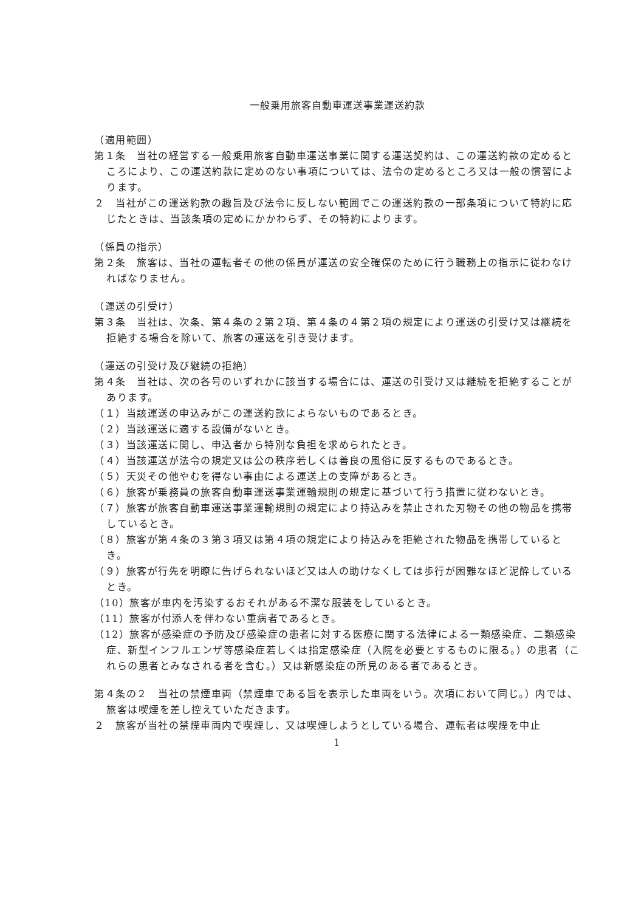一般乗用旅客自動車運送事業運送約款
（適用範囲）
第１条　当社の経営する一般乗用旅客自動車運送事業に関する運送契約は、この運送約款の定めるところにより、この運送約款に定めのない事項については、法令の定めるところ又は一般の慣習によります。
２　当社がこの運送約款の趣旨及び法令に反しない範囲でこの運送約款の一部条項について特約に応じたときは、当該条項の定めにかかわらず、その特約によります。
（係員の指示）
第２条　旅客は、当社の運転者その他の係員が運送の安全確保のために行う職務上の指示に従わなければなりません。
（運送の引受け）
第３条　当社は、次条、第４条の２第２項、第４条の４第２項の規定により運送の引受け又は継続を拒絶する場合を除いて、旅客の運送を引き受けます。
（運送の引受け及び継続の拒絶）
第４条　当社は、次の各号のいずれかに該当する場合には、運送の引受け又は継続を拒絶することがあります。
（１）当該運送の申込みがこの運送約款によらないものであるとき。
（２）当該運送に適する設備がないとき。
（３）当該運送に関し、申込者から特別な負担を求められたとき。
（４）当該運送が法令の規定又は公の秩序若しくは善良の風俗に反するものであるとき。
（５）天災その他やむを得ない事由による運送上の支障があるとき。
（６）旅客が乗務員の旅客自動車運送事業運輸規則の規定に基づいて行う措置に従わないとき。
（７）旅客が旅客自動車運送事業運輸規則の規定により持込みを禁止された刃物その他の物品を携帯しているとき。
（８）旅客が第４条の３第３項又は第４項の規定により持込みを拒絶された物品を携帯しているとき。
（９）旅客が行先を明瞭に告げられないほど又は人の助けなくしては歩行が困難なほど泥酔しているとき。
（10）旅客が車内を汚染するおそれがある不潔な服装をしているとき。
（11）旅客が付添人を伴わない重病者であるとき。
（12）旅客が感染症の予防及び感染症の患者に対する医療に関する法律による一類感染症、二類感染症、新型インフルエンザ等感染症若しくは指定感染症（入院を必要とするものに限る。）の患者（これらの患者とみなされる者を含む。）又は新感染症の所見のある者であるとき。
第４条の２　当社の禁煙車両（禁煙車である旨を表示した車両をいう。次項において同じ。）内では、旅客は喫煙を差し控えていただきます。
２　旅客が当社の禁煙車両内で喫煙し、又は喫煙しようとしている場合、運転者は喫煙を中止
1